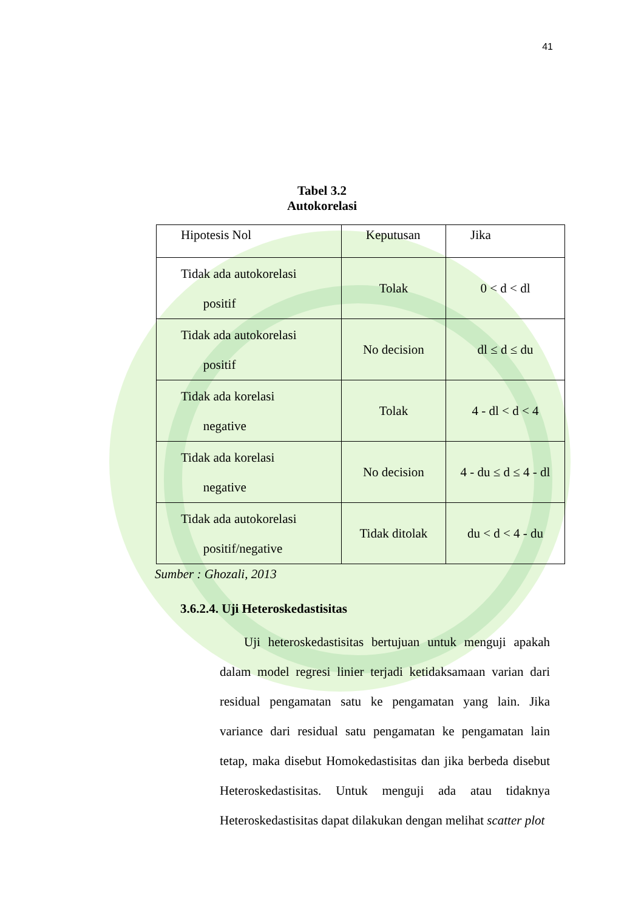41
Tabel 3.2
Autokorelasi
| Hipotesis Nol | Keputusan | Jika |
| Tidak ada autokorelasi positif | Tolak | 0 < d < dl |
| Tidak ada autokorelasi positif | No decision | dl ≤ d ≤ du |
| Tidak ada korelasi negative | Tolak | 4 - dl < d < 4 |
| Tidak ada korelasi negative | No decision | 4 - du ≤ d ≤ 4 - dl |
| Tidak ada autokorelasi positif/negative | Tidak ditolak | du < d < 4 - du |
Sumber : Ghozali, 2013
3.6.2.4. Uji Heteroskedastisitas
Uji heteroskedastisitas bertujuan untuk menguji apakah dalam model regresi linier terjadi ketidaksamaan varian dari residual pengamatan satu ke pengamatan yang lain. Jika variance dari residual satu pengamatan ke pengamatan lain tetap, maka disebut Homokedastisitas dan jika berbeda disebut Heteroskedastisitas. Untuk menguji ada atau tidaknya Heteroskedastisitas dapat dilakukan dengan melihat scatter plot